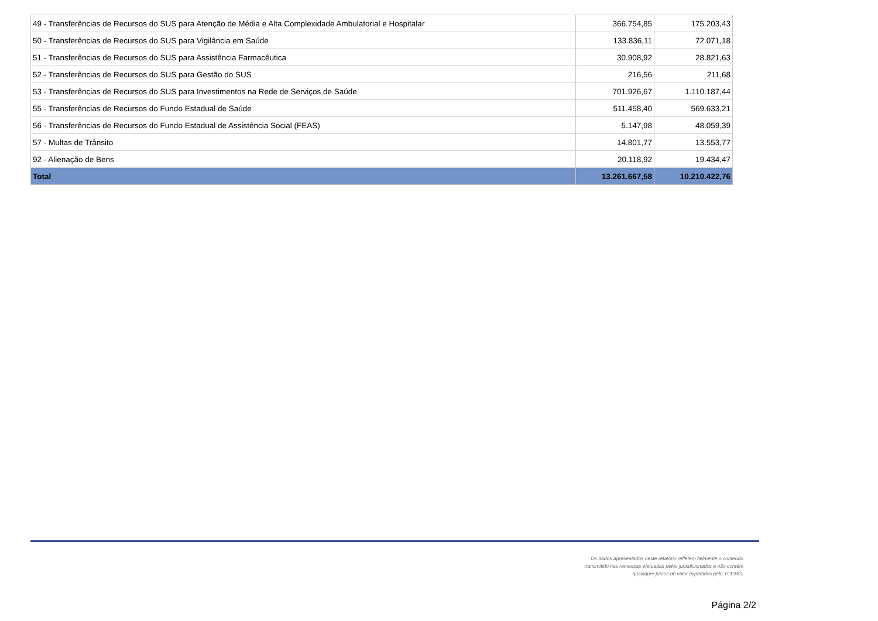| 49 - Transferências de Recursos do SUS para Atenção de Média e Alta Complexidade Ambulatorial e Hospitalar | 366.754,85 | 175.203,43 |
| 50 - Transferências de Recursos do SUS para Vigilância em Saúde | 133.836,11 | 72.071,18 |
| 51 - Transferências de Recursos do SUS para Assistência Farmacêutica | 30.908,92 | 28.821,63 |
| 52 - Transferências de Recursos do SUS para Gestão do SUS | 216,56 | 211,68 |
| 53 - Transferências de Recursos do SUS para Investimentos na Rede de Serviços de Saúde | 701.926,67 | 1.110.187,44 |
| 55 - Transferências de Recursos do Fundo Estadual de Saúde | 511.458,40 | 569.633,21 |
| 56 - Transferências de Recursos do Fundo Estadual de Assistência Social (FEAS) | 5.147,98 | 48.059,39 |
| 57 - Multas de Trânsito | 14.801,77 | 13.553,77 |
| 92 - Alienação de Bens | 20.118,92 | 19.434,47 |
| Total | 13.261.667,58 | 10.210.422,76 |
Os dados apresentados neste relatório refletem fielmente o conteúdo transmitido nas remessas efetuadas pelos jurisdicionados e não contém quaisquer juízos de valor expedidos pelo TCEMG.
Página 2/2